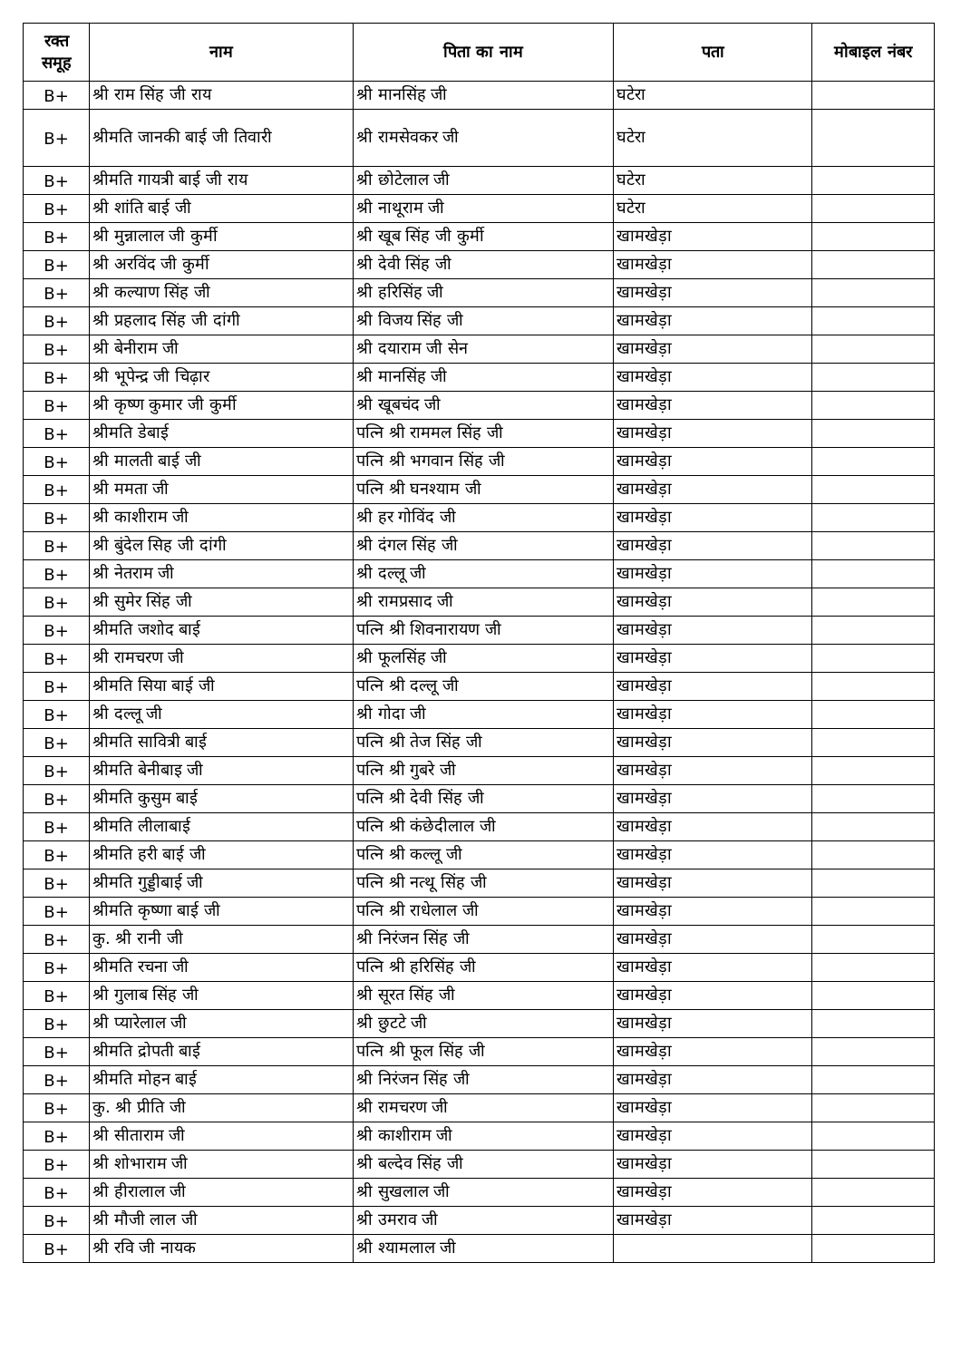| रक्त समूह | नाम | पिता का नाम | पता | मोबाइल नंबर |
| --- | --- | --- | --- | --- |
| B+ | श्री राम सिंह जी राय | श्री मानसिंह जी | घटेरा | |
| B+ | श्रीमति जानकी बाई जी तिवारी | श्री रामसेवकर जी | घटेरा | |
| B+ | श्रीमति गायत्री बाई जी राय | श्री छोटेलाल जी | घटेरा | |
| B+ | श्री शांति बाई जी | श्री नाथूराम जी | घटेरा | |
| B+ | श्री मुन्नालाल जी कुर्मी | श्री खूब सिंह जी कुर्मी | खामखेड़ा | |
| B+ | श्री अरविंद जी कुर्मी | श्री देवी सिंह जी | खामखेड़ा | |
| B+ | श्री कल्याण सिंह जी | श्री हरिसिंह जी | खामखेड़ा | |
| B+ | श्री प्रहलाद सिंह जी दांगी | श्री विजय सिंह जी | खामखेड़ा | |
| B+ | श्री बेनीराम जी | श्री दयाराम जी सेन | खामखेड़ा | |
| B+ | श्री भूपेन्द्र जी चिढ़ार | श्री मानसिंह जी | खामखेड़ा | |
| B+ | श्री कृष्ण कुमार जी कुर्मी | श्री खूबचंद जी | खामखेड़ा | |
| B+ | श्रीमति डेबाई | पत्नि श्री राममल सिंह जी | खामखेड़ा | |
| B+ | श्री मालती बाई जी | पत्नि श्री भगवान सिंह जी | खामखेड़ा | |
| B+ | श्री ममता जी | पत्नि श्री घनश्याम जी | खामखेड़ा | |
| B+ | श्री काशीराम जी | श्री हर गोविंद जी | खामखेड़ा | |
| B+ | श्री बुंदेल सिह जी दांगी | श्री दंगल सिंह जी | खामखेड़ा | |
| B+ | श्री नेतराम जी | श्री दल्लू जी | खामखेड़ा | |
| B+ | श्री सुमेर सिंह जी | श्री रामप्रसाद जी | खामखेड़ा | |
| B+ | श्रीमति जशोद बाई | पत्नि श्री शिवनारायण जी | खामखेड़ा | |
| B+ | श्री रामचरण जी | श्री फूलसिंह जी | खामखेड़ा | |
| B+ | श्रीमति सिया बाई जी | पत्नि श्री दल्लू जी | खामखेड़ा | |
| B+ | श्री दल्लू जी | श्री गोदा जी | खामखेड़ा | |
| B+ | श्रीमति सावित्री बाई | पत्नि श्री तेज सिंह जी | खामखेड़ा | |
| B+ | श्रीमति बेनीबाइ जी | पत्नि श्री गुबरे जी | खामखेड़ा | |
| B+ | श्रीमति कुसुम बाई | पत्नि श्री देवी सिंह जी | खामखेड़ा | |
| B+ | श्रीमति लीलाबाई | पत्नि श्री कंछेदीलाल जी | खामखेड़ा | |
| B+ | श्रीमति हरी बाई जी | पत्नि श्री कल्लू जी | खामखेड़ा | |
| B+ | श्रीमति गुड्डीबाई जी | पत्नि श्री नत्थू सिंह जी | खामखेड़ा | |
| B+ | श्रीमति कृष्णा बाई जी | पत्नि श्री राधेलाल जी | खामखेड़ा | |
| B+ | कु. श्री रानी जी | श्री निरंजन सिंह जी | खामखेड़ा | |
| B+ | श्रीमति रचना जी | पत्नि श्री हरिसिंह जी | खामखेड़ा | |
| B+ | श्री गुलाब सिंह जी | श्री सूरत सिंह जी | खामखेड़ा | |
| B+ | श्री प्यारेलाल जी | श्री छुटटे जी | खामखेड़ा | |
| B+ | श्रीमति द्रोपती बाई | पत्नि श्री फूल सिंह जी | खामखेड़ा | |
| B+ | श्रीमति मोहन बाई | श्री निरंजन सिंह जी | खामखेड़ा | |
| B+ | कु. श्री प्रीति जी | श्री रामचरण जी | खामखेड़ा | |
| B+ | श्री सीताराम जी | श्री काशीराम जी | खामखेड़ा | |
| B+ | श्री शोभाराम जी | श्री बल्देव सिंह जी | खामखेड़ा | |
| B+ | श्री हीरालाल जी | श्री सुखलाल जी | खामखेड़ा | |
| B+ | श्री मौजी लाल जी | श्री उमराव जी | खामखेड़ा | |
| B+ | श्री रवि जी नायक | श्री श्यामलाल जी | | |